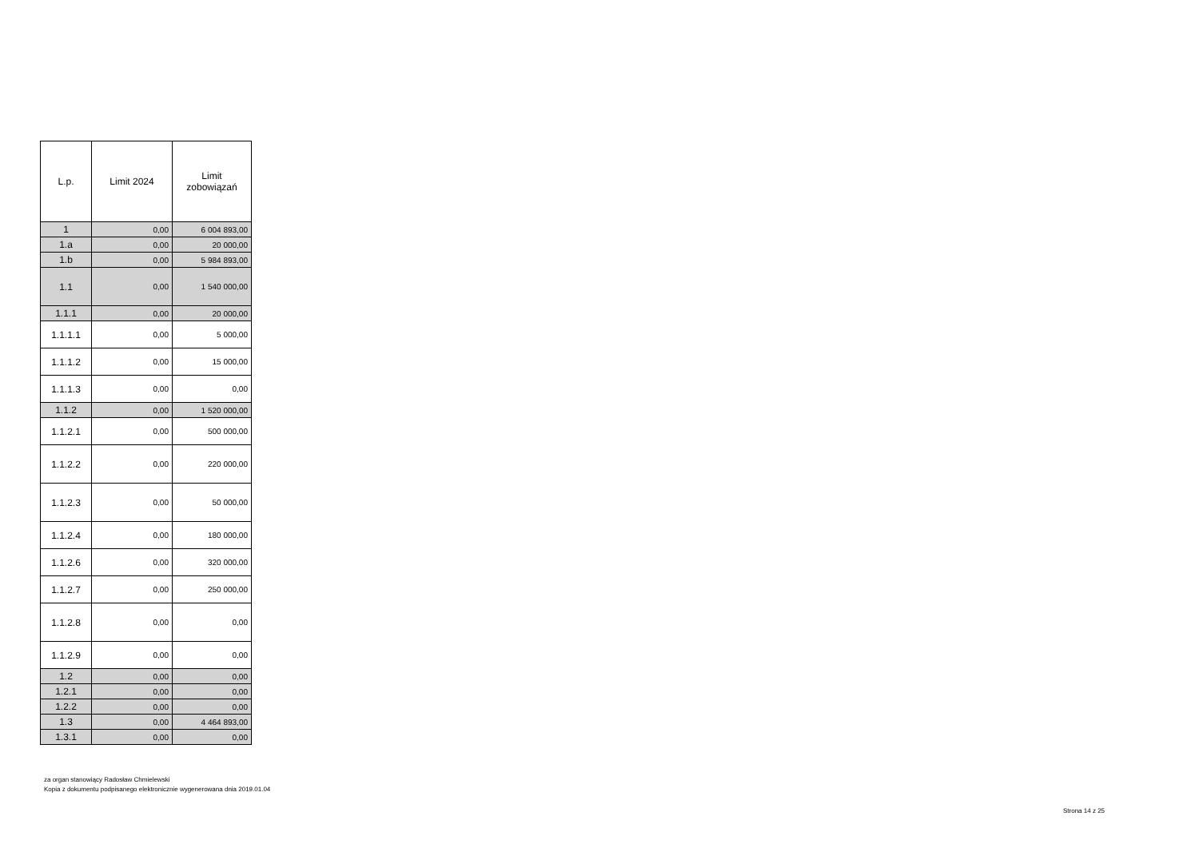| L.p. | Limit 2024 | Limit zobowiązań |
| --- | --- | --- |
| 1 | 0,00 | 6 004 893,00 |
| 1.a | 0,00 | 20 000,00 |
| 1.b | 0,00 | 5 984 893,00 |
| 1.1 | 0,00 | 1 540 000,00 |
| 1.1.1 | 0,00 | 20 000,00 |
| 1.1.1.1 | 0,00 | 5 000,00 |
| 1.1.1.2 | 0,00 | 15 000,00 |
| 1.1.1.3 | 0,00 | 0,00 |
| 1.1.2 | 0,00 | 1 520 000,00 |
| 1.1.2.1 | 0,00 | 500 000,00 |
| 1.1.2.2 | 0,00 | 220 000,00 |
| 1.1.2.3 | 0,00 | 50 000,00 |
| 1.1.2.4 | 0,00 | 180 000,00 |
| 1.1.2.6 | 0,00 | 320 000,00 |
| 1.1.2.7 | 0,00 | 250 000,00 |
| 1.1.2.8 | 0,00 | 0,00 |
| 1.1.2.9 | 0,00 | 0,00 |
| 1.2 | 0,00 | 0,00 |
| 1.2.1 | 0,00 | 0,00 |
| 1.2.2 | 0,00 | 0,00 |
| 1.3 | 0,00 | 4 464 893,00 |
| 1.3.1 | 0,00 | 0,00 |
za organ stanowiący Radosław Chmielewski
Kopia z dokumentu podpisanego elektronicznie wygenerowana dnia 2019.01.04
Strona 14 z 25